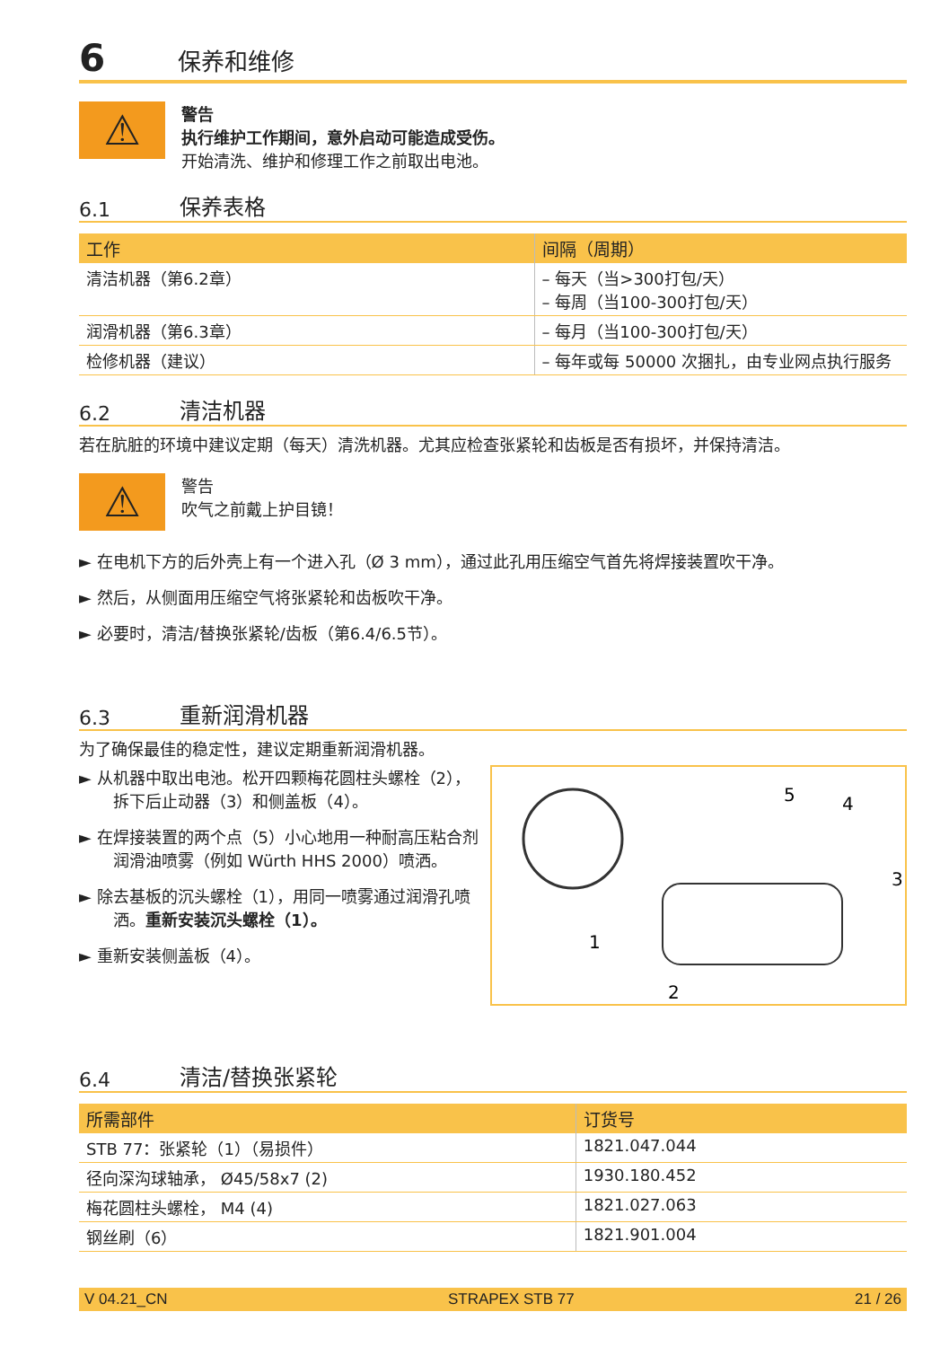6 保养和维修
⚠
警告
执行维护工作期间，意外启动可能造成受伤。
开始清洗、维护和修理工作之前取出电池。
6.1 保养表格
| 工作 | 间隔（周期） |
| --- | --- |
| 清洁机器（第6.2章） | – 每天（当>300打包/天） – 每周（当100-300打包/天） |
| 润滑机器（第6.3章） | – 每月（当100-300打包/天） |
| 检修机器（建议） | – 每年或每 50000 次捆扎，由专业网点执行服务 |
6.2 清洁机器
若在肮脏的环境中建议定期（每天）清洗机器。尤其应检查张紧轮和齿板是否有损坏，并保持清洁。
⚠
警告
吹气之前戴上护目镜！
► 在电机下方的后外壳上有一个进入孔（Ø 3 mm），通过此孔用压缩空气首先将焊接装置吹干净。
► 然后，从侧面用压缩空气将张紧轮和齿板吹干净。
► 必要时，清洁/替换张紧轮/齿板（第6.4/6.5节）。
6.3 重新润滑机器
为了确保最佳的稳定性，建议定期重新润滑机器。
► 从机器中取出电池。松开四颗梅花圆柱头螺栓（2），拆下后止动器（3）和侧盖板（4）。
► 在焊接装置的两个点（5）小心地用一种耐高压粘合剂润滑油喷雾（例如 Würth HHS 2000）喷洒。
► 除去基板的沉头螺栓（1），用同一喷雾通过润滑孔喷洒。重新安装沉头螺栓（1）。
► 重新安装侧盖板（4）。
5
4
3
1
2
6.4 清洁/替换张紧轮
| 所需部件 | 订货号 |
| --- | --- |
| STB 77：张紧轮（1）（易损件） | 1821.047.044 |
| 径向深沟球轴承， Ø45/58x7 (2) | 1930.180.452 |
| 梅花圆柱头螺栓， M4 (4) | 1821.027.063 |
| 钢丝刷（6） | 1821.901.004 |
V 04.21_CN STRAPEX STB 77 21 / 26